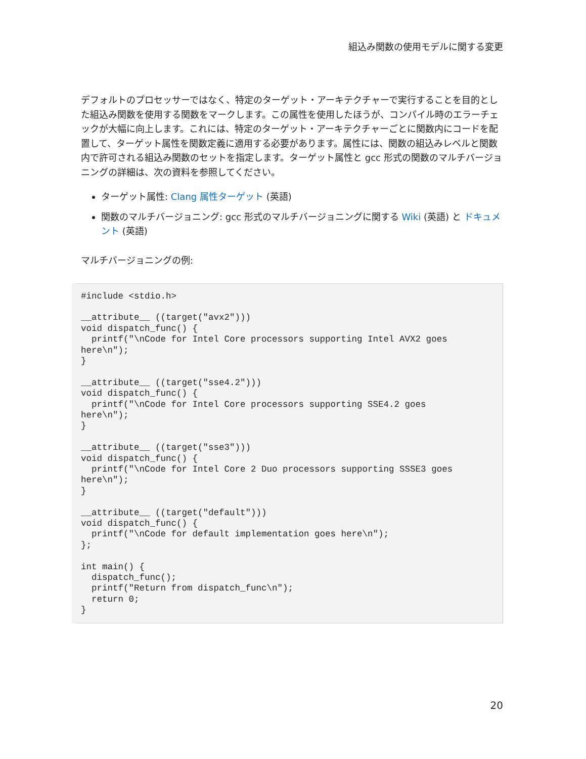組込み関数の使用モデルに関する変更
デフォルトのプロセッサーではなく、特定のターゲット・アーキテクチャーで実行することを目的とした組込み関数を使用する関数をマークします。この属性を使用したほうが、コンパイル時のエラーチェックが大幅に向上します。これには、特定のターゲット・アーキテクチャーごとに関数内にコードを配置して、ターゲット属性を関数定義に適用する必要があります。属性には、関数の組込みレベルと関数内で許可される組込み関数のセットを指定します。ターゲット属性と gcc 形式の関数のマルチバージョニングの詳細は、次の資料を参照してください。
ターゲット属性: Clang 属性ターゲット (英語)
関数のマルチバージョニング: gcc 形式のマルチバージョニングに関する Wiki (英語) と ドキュメント (英語)
マルチバージョニングの例:
#include <stdio.h>

__attribute__ ((target("avx2")))
void dispatch_func() {
  printf("\nCode for Intel Core processors supporting Intel AVX2 goes
here\n");
}

__attribute__ ((target("sse4.2")))
void dispatch_func() {
  printf("\nCode for Intel Core processors supporting SSE4.2 goes
here\n");
}

__attribute__ ((target("sse3")))
void dispatch_func() {
  printf("\nCode for Intel Core 2 Duo processors supporting SSSE3 goes
here\n");
}

__attribute__ ((target("default")))
void dispatch_func() {
  printf("\nCode for default implementation goes here\n");
};

int main() {
  dispatch_func();
  printf("Return from dispatch_func\n");
  return 0;
}
20